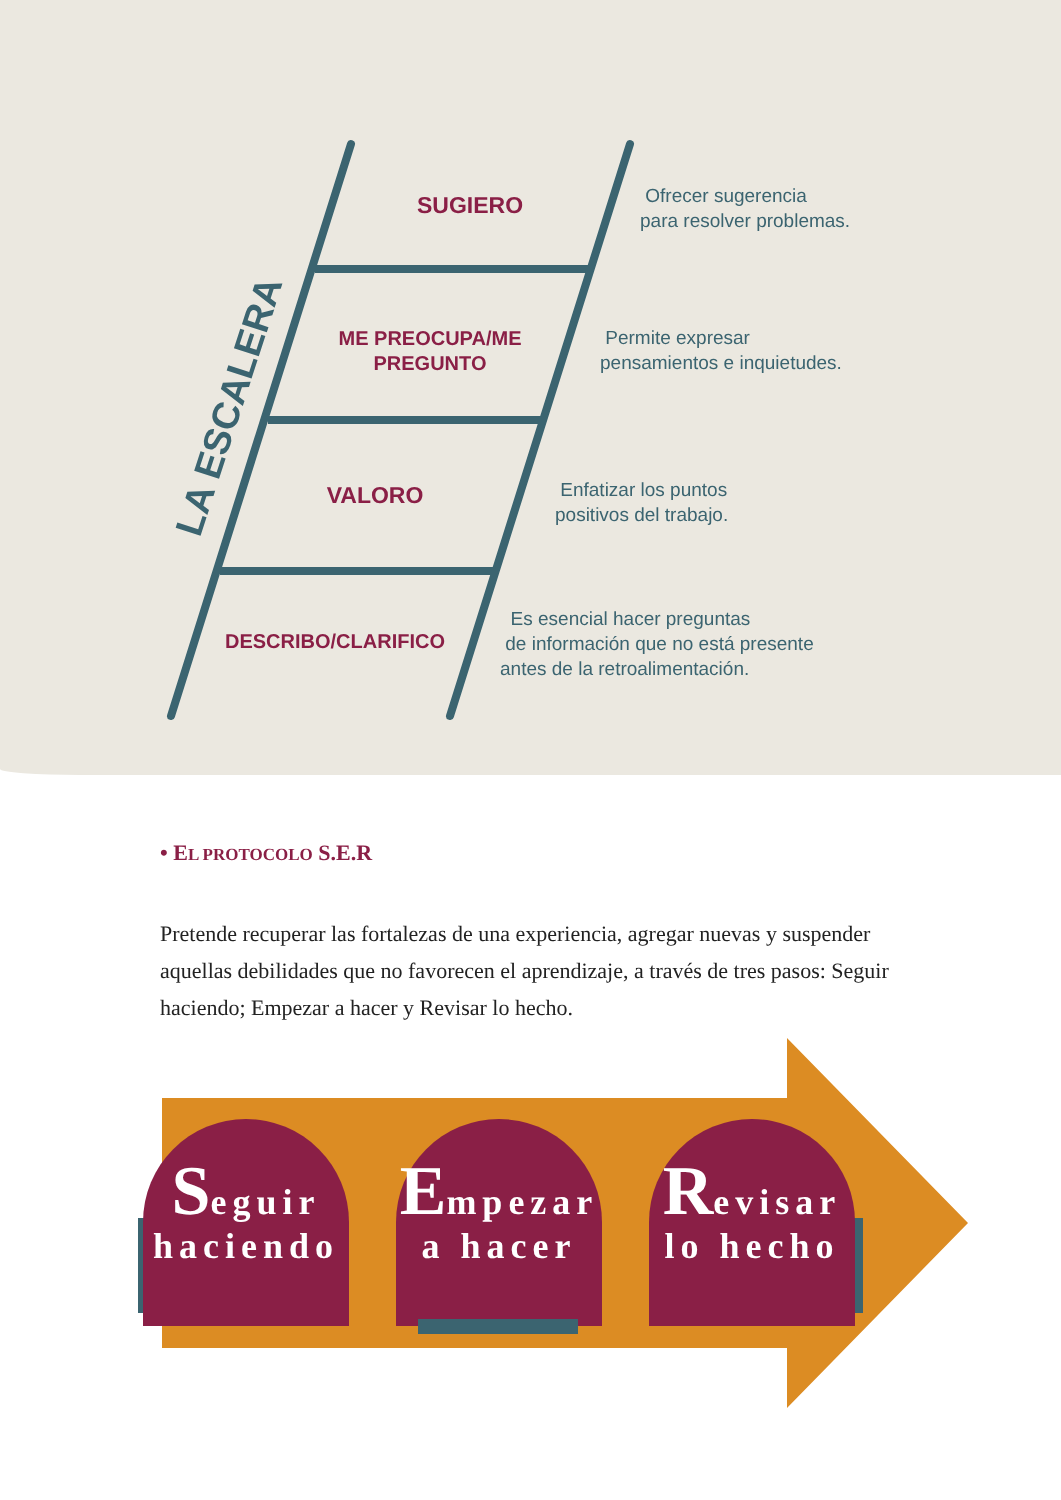LA ESCALERA
SUGIERO
ME PREOCUPA/ME PREGUNTO
VALORO
DESCRIBO/CLARIFICO
Ofrecer sugerencia
para resolver problemas.
Permite expresar
pensamientos e inquietudes.
Enfatizar los puntos
positivos del trabajo.
Es esencial hacer preguntas
de información que no está presente
antes de la retroalimentación.
• EL PROTOCOLO S.E.R
Pretende recuperar las fortalezas de una experiencia, agregar nuevas y suspender aquellas debilidades que no favorecen el aprendizaje, a través de tres pasos: Seguir haciendo; Empezar a hacer y Revisar lo hecho.
Seguir
haciendo
Empezar
a hacer
Revisar
lo hecho